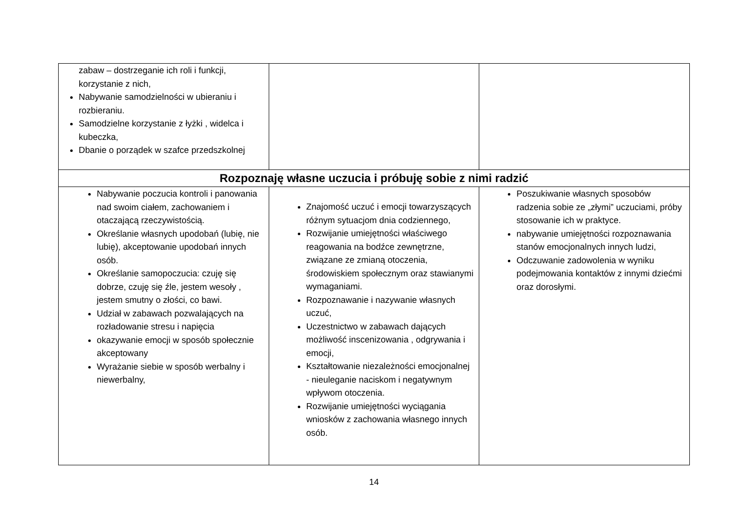| zabaw – dostrzeganie ich roli i funkcji, korzystanie z nich, Nabywanie samodzielności w ubieraniu i rozbieraniu. Samodzielne korzystanie z łyżki , widelca i kubeczka, Dbanie o porządek w szafce przedszkolnej | | |
| Rozpoznaję własne uczucia i próbuję sobie z nimi radzić | | |
| Nabywanie poczucia kontroli i panowania nad swoim ciałem, zachowaniem i otaczającą rzeczywistością. Określanie własnych upodobań (lubię, nie lubię), akceptowanie upodobań innych osób. Określanie samopoczucia: czuję się dobrze, czuję się źle, jestem wesoły , jestem smutny o złości, co bawi. Udział w zabawach pozwalających na rozładowanie stresu i napięcia okazywanie emocji w sposób społecznie akceptowany Wyrażanie siebie w sposób werbalny i niewerbalny, | Znajomość uczuć i emocji towarzyszących różnym sytuacjom dnia codziennego, Rozwijanie umiejętności właściwego reagowania na bodźce zewnętrzne, związane ze zmianą otoczenia, środowiskiem społecznym oraz stawianymi wymaganiami. Rozpoznawanie i nazywanie własnych uczuć, Uczestnictwo w zabawach dających możliwość inscenizowania , odgrywania i emocji, Kształtowanie niezależności emocjonalnej - nieuleganie naciskom i negatywnym wpływom otoczenia. Rozwijanie umiejętności wyciągania wniosków z zachowania własnego innych osób. | Poszukiwanie własnych sposobów radzenia sobie ze „złymi” uczuciami, próby stosowanie ich w praktyce. nabywanie umiejętności rozpoznawania stanów emocjonalnych innych ludzi, Odczuwanie zadowolenia w wyniku podejmowania kontaktów z innymi dziećmi oraz dorosłymi. |
14